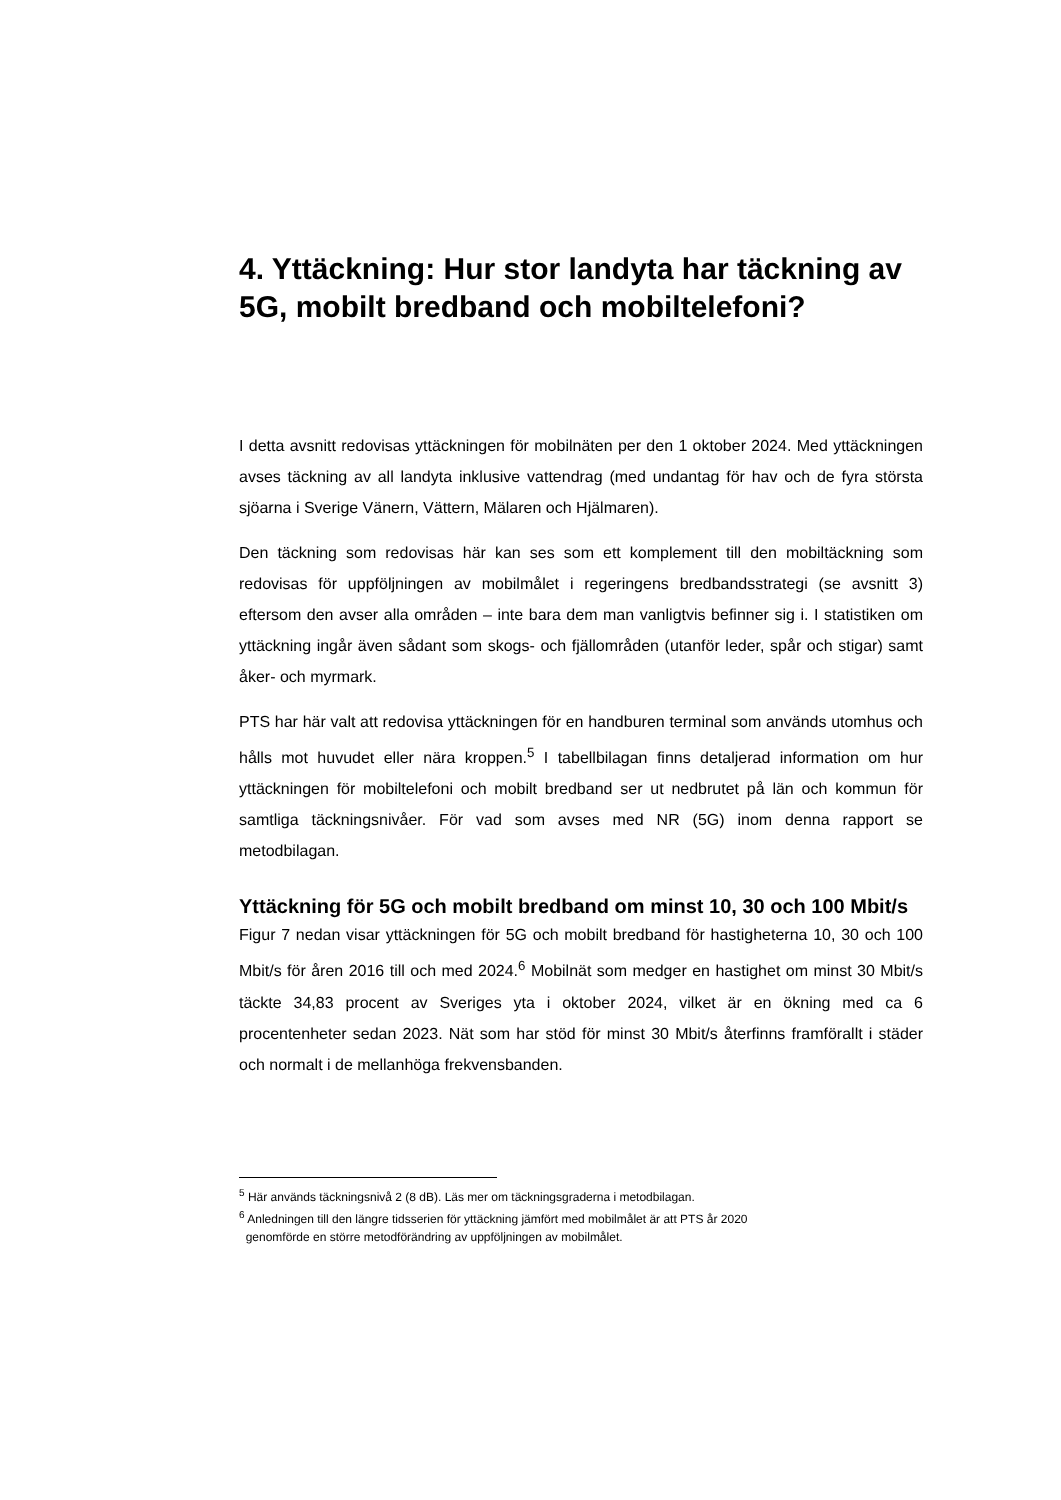4. Yttäckning: Hur stor landyta har täckning av 5G, mobilt bredband och mobiltelefoni?
I detta avsnitt redovisas yttäckningen för mobilnäten per den 1 oktober 2024. Med yttäckningen avses täckning av all landyta inklusive vattendrag (med undantag för hav och de fyra största sjöarna i Sverige Vänern, Vättern, Mälaren och Hjälmaren).
Den täckning som redovisas här kan ses som ett komplement till den mobiltäckning som redovisas för uppföljningen av mobilmålet i regeringens bredbandsstrategi (se avsnitt 3) eftersom den avser alla områden – inte bara dem man vanligtvis befinner sig i. I statistiken om yttäckning ingår även sådant som skogs- och fjällområden (utanför leder, spår och stigar) samt åker- och myrmark.
PTS har här valt att redovisa yttäckningen för en handburen terminal som används utomhus och hålls mot huvudet eller nära kroppen.<sup>5</sup> I tabellbilagan finns detaljerad information om hur yttäckningen för mobiltelefoni och mobilt bredband ser ut nedbrutet på län och kommun för samtliga täckningsnivåer. För vad som avses med NR (5G) inom denna rapport se metodbilagan.
Yttäckning för 5G och mobilt bredband om minst 10, 30 och 100 Mbit/s
Figur 7 nedan visar yttäckningen för 5G och mobilt bredband för hastigheterna 10, 30 och 100 Mbit/s för åren 2016 till och med 2024.<sup>6</sup> Mobilnät som medger en hastighet om minst 30 Mbit/s täckte 34,83 procent av Sveriges yta i oktober 2024, vilket är en ökning med ca 6 procentenheter sedan 2023. Nät som har stöd för minst 30 Mbit/s återfinns framförallt i städer och normalt i de mellanhöga frekvensbanden.
<sup>5</sup> Här används täckningsnivå 2 (8 dB). Läs mer om täckningsgraderna i metodbilagan.
<sup>6</sup> Anledningen till den längre tidsserien för yttäckning jämfört med mobilmålet är att PTS år 2020
genomförde en större metodförändring av uppföljningen av mobilmålet.